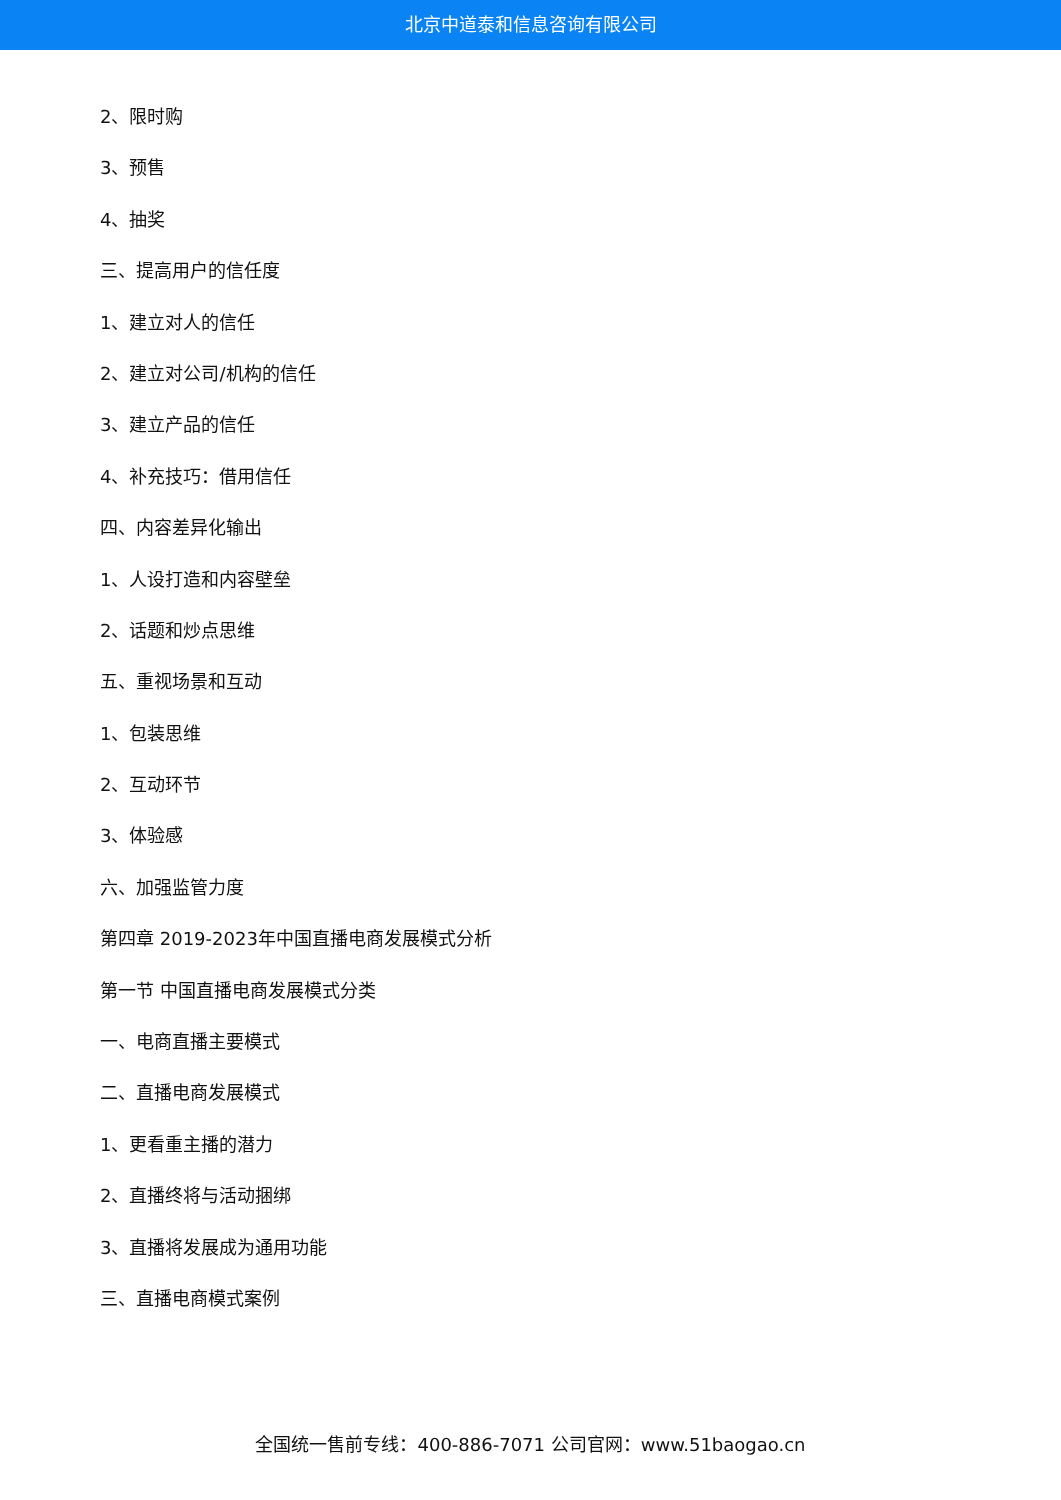北京中道泰和信息咨询有限公司
2、限时购
3、预售
4、抽奖
三、提高用户的信任度
1、建立对人的信任
2、建立对公司/机构的信任
3、建立产品的信任
4、补充技巧：借用信任
四、内容差异化输出
1、人设打造和内容壁垒
2、话题和炒点思维
五、重视场景和互动
1、包装思维
2、互动环节
3、体验感
六、加强监管力度
第四章 2019-2023年中国直播电商发展模式分析
第一节 中国直播电商发展模式分类
一、电商直播主要模式
二、直播电商发展模式
1、更看重主播的潜力
2、直播终将与活动捆绑
3、直播将发展成为通用功能
三、直播电商模式案例
全国统一售前专线：400-886-7071 公司官网：www.51baogao.cn